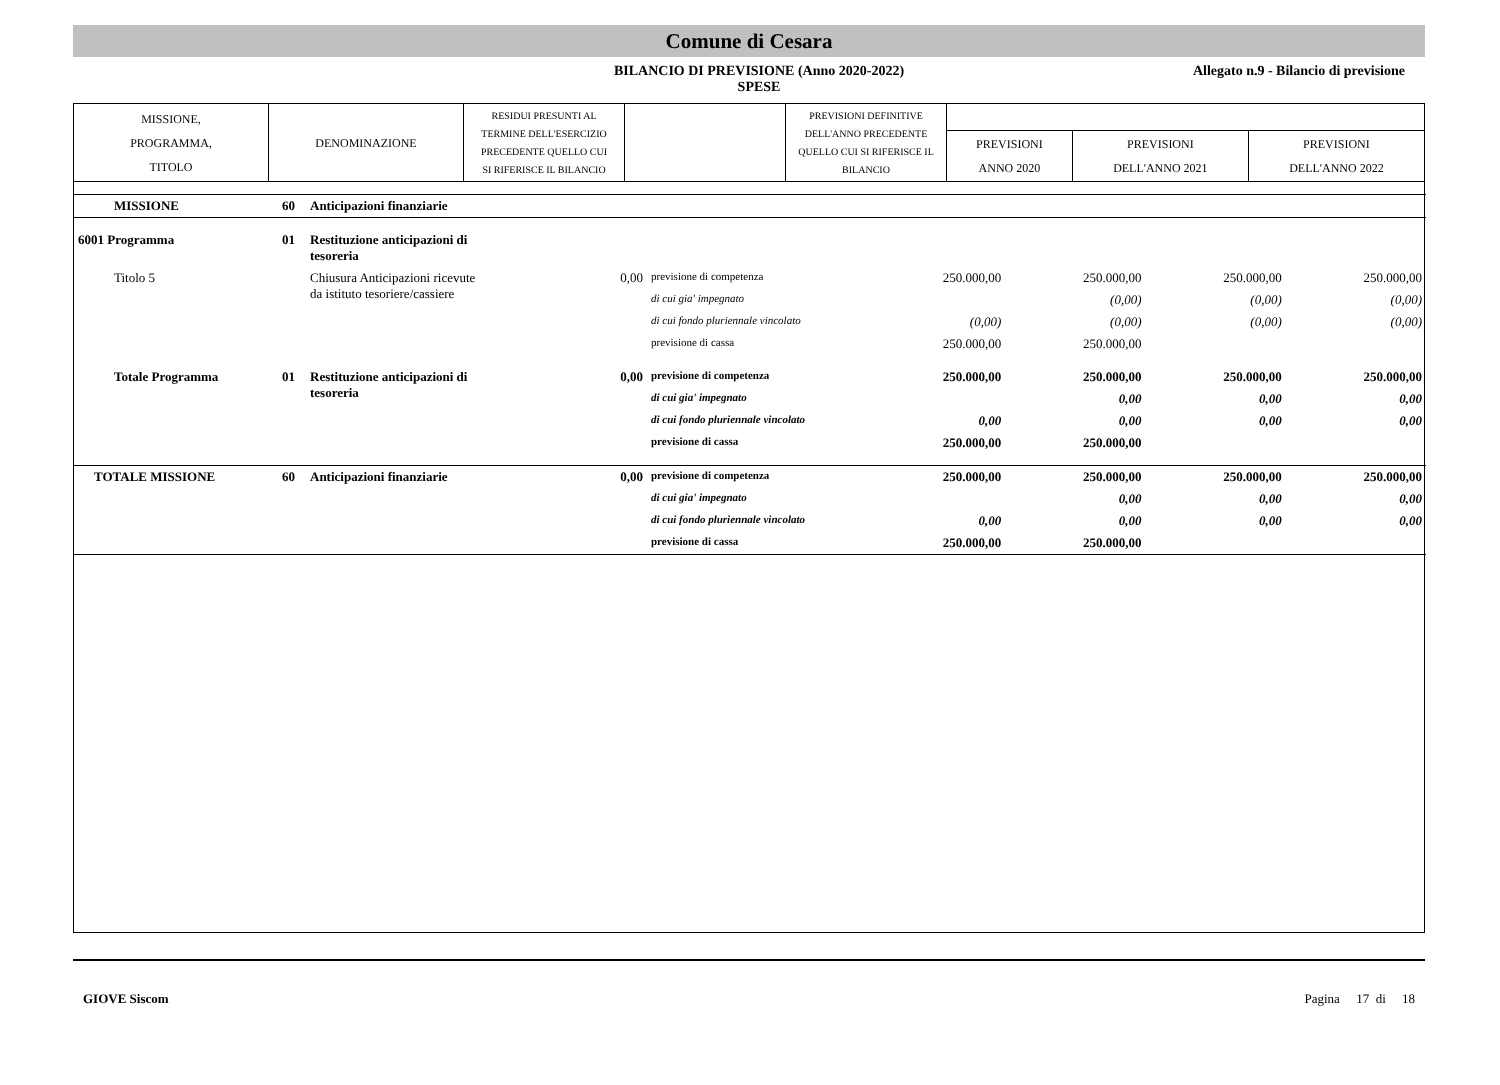Comune di Cesara
BILANCIO DI PREVISIONE (Anno 2020-2022)
SPESE
Allegato n.9 - Bilancio di previsione
| MISSIONE, PROGRAMMA, TITOLO | DENOMINAZIONE | RESIDUI PRESUNTI AL TERMINE DELL'ESERCIZIO PRECEDENTE QUELLO CUI SI RIFERISCE IL BILANCIO | | PREVISIONI DEFINITIVE DELL'ANNO PRECEDENTE QUELLO CUI SI RIFERISCE IL BILANCIO | | | |
| | | | | | PREVISIONI ANNO 2020 | PREVISIONI DELL'ANNO 2021 | PREVISIONI DELL'ANNO 2022 |
| MISSIONE | 60 | Anticipazioni finanziarie | | | | | | |
| 6001 Programma | 01 | Restituzione anticipazioni di tesoreria | | | | | | |
| Titolo 5 | | Chiusura Anticipazioni ricevute da istituto tesoriere/cassiere | 0,00 | previsione di competenza | 250.000,00 | 250.000,00 | 250.000,00 | 250.000,00 |
| | | | | di cui gia' impegnato | | (0,00) | (0,00) | (0,00) |
| | | | | di cui fondo pluriennale vincolato | (0,00) | (0,00) | (0,00) | (0,00) |
| | | | | previsione di cassa | 250.000,00 | 250.000,00 | | |
| Totale Programma | 01 | Restituzione anticipazioni di tesoreria | 0,00 | previsione di competenza | 250.000,00 | 250.000,00 | 250.000,00 | 250.000,00 |
| | | | | di cui gia' impegnato | | 0,00 | 0,00 | 0,00 |
| | | | | di cui fondo pluriennale vincolato | 0,00 | 0,00 | 0,00 | 0,00 |
| | | | | previsione di cassa | 250.000,00 | 250.000,00 | | |
| TOTALE MISSIONE | 60 | Anticipazioni finanziarie | 0,00 | previsione di competenza | 250.000,00 | 250.000,00 | 250.000,00 | 250.000,00 |
| | | | | di cui gia' impegnato | | 0,00 | 0,00 | 0,00 |
| | | | | di cui fondo pluriennale vincolato | 0,00 | 0,00 | 0,00 | 0,00 |
| | | | | previsione di cassa | 250.000,00 | 250.000,00 | | |
GIOVE Siscom Pagina 17 di 18